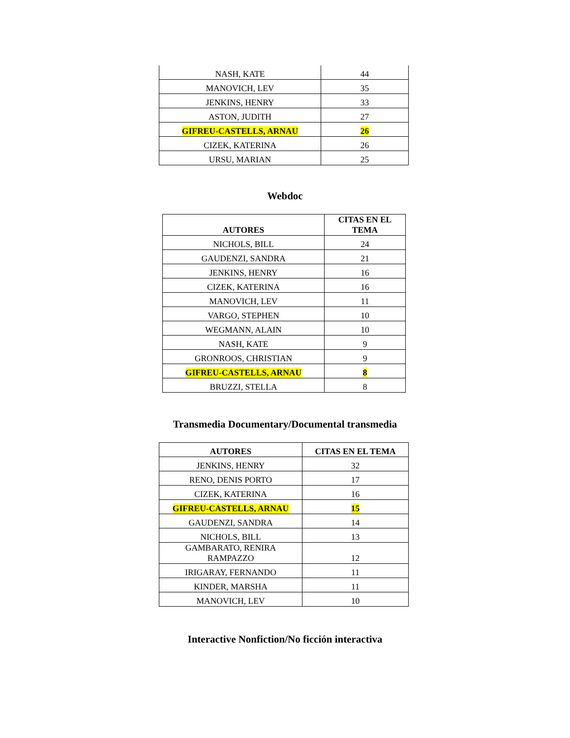| NASH, KATE | 44 |
| MANOVICH, LEV | 35 |
| JENKINS, HENRY | 33 |
| ASTON, JUDITH | 27 |
| GIFREU-CASTELLS, ARNAU | 26 |
| CIZEK, KATERINA | 26 |
| URSU, MARIAN | 25 |
Webdoc
| AUTORES | CITAS EN EL TEMA |
| --- | --- |
| NICHOLS, BILL | 24 |
| GAUDENZI, SANDRA | 21 |
| JENKINS, HENRY | 16 |
| CIZEK, KATERINA | 16 |
| MANOVICH, LEV | 11 |
| VARGO, STEPHEN | 10 |
| WEGMANN, ALAIN | 10 |
| NASH, KATE | 9 |
| GRONROOS, CHRISTIAN | 9 |
| GIFREU-CASTELLS, ARNAU | 8 |
| BRUZZI, STELLA | 8 |
Transmedia Documentary/Documental transmedia
| AUTORES | CITAS EN EL TEMA |
| --- | --- |
| JENKINS, HENRY | 32 |
| RENO, DENIS PORTO | 17 |
| CIZEK, KATERINA | 16 |
| GIFREU-CASTELLS, ARNAU | 15 |
| GAUDENZI, SANDRA | 14 |
| NICHOLS, BILL | 13 |
| GAMBARATO, RENIRA RAMPAZZO | 12 |
| IRIGARAY, FERNANDO | 11 |
| KINDER, MARSHA | 11 |
| MANOVICH, LEV | 10 |
Interactive Nonfiction/No ficción interactiva